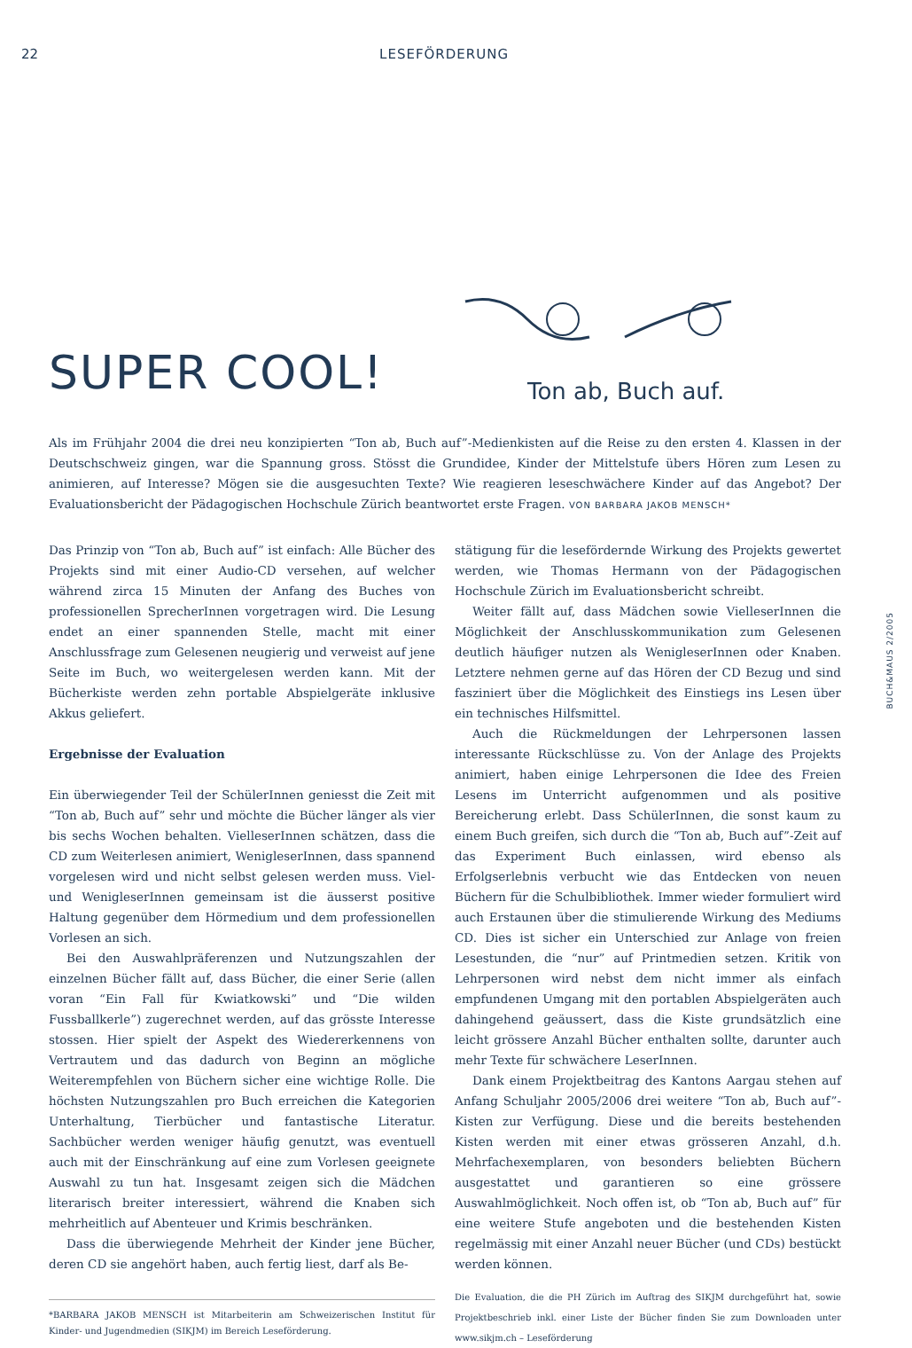22 LESEFÖRDERUNG
SUPER COOL!
Ton ab, Buch auf.
Als im Frühjahr 2004 die drei neu konzipierten “Ton ab, Buch auf”-Medienkisten auf die Reise zu den ersten 4. Klassen in der Deutschschweiz gingen, war die Spannung gross. Stösst die Grundidee, Kinder der Mittelstufe übers Hören zum Lesen zu animieren, auf Interesse? Mögen sie die ausgesuchten Texte? Wie reagieren leseschwächere Kinder auf das Angebot? Der Evaluationsbericht der Pädagogischen Hochschule Zürich beantwortet erste Fragen. VON BARBARA JAKOB MENSCH*
Das Prinzip von “Ton ab, Buch auf” ist einfach: Alle Bücher des Projekts sind mit einer Audio-CD versehen, auf welcher während zirca 15 Minuten der Anfang des Buches von professionellen SprecherInnen vorgetragen wird. Die Lesung endet an einer spannenden Stelle, macht mit einer Anschlussfrage zum Gelesenen neugierig und verweist auf jene Seite im Buch, wo weitergelesen werden kann. Mit der Bücherkiste werden zehn portable Abspielgeräte inklusive Akkus geliefert.
Ergebnisse der Evaluation
Ein überwiegender Teil der SchülerInnen geniesst die Zeit mit “Ton ab, Buch auf” sehr und möchte die Bücher länger als vier bis sechs Wochen behalten. VielleserInnen schätzen, dass die CD zum Weiterlesen animiert, WenigleserInnen, dass spannend vorgelesen wird und nicht selbst gelesen werden muss. Viel- und WenigleserInnen gemeinsam ist die äusserst positive Haltung gegenüber dem Hörmedium und dem professionellen Vorlesen an sich.
Bei den Auswahlpräferenzen und Nutzungszahlen der einzelnen Bücher fällt auf, dass Bücher, die einer Serie (allen voran “Ein Fall für Kwiatkowski” und “Die wilden Fussballkerle”) zugerechnet werden, auf das grösste Interesse stossen. Hier spielt der Aspekt des Wiedererkennens von Vertrautem und das dadurch von Beginn an mögliche Weiterempfehlen von Büchern sicher eine wichtige Rolle. Die höchsten Nutzungszahlen pro Buch erreichen die Kategorien Unterhaltung, Tierbücher und fantastische Literatur. Sachbücher werden weniger häufig genutzt, was eventuell auch mit der Einschränkung auf eine zum Vorlesen geeignete Auswahl zu tun hat. Insgesamt zeigen sich die Mädchen literarisch breiter interessiert, während die Knaben sich mehrheitlich auf Abenteuer und Krimis beschränken.
Dass die überwiegende Mehrheit der Kinder jene Bücher, deren CD sie angehört haben, auch fertig liest, darf als Be-
*BARBARA JAKOB MENSCH ist Mitarbeiterin am Schweizerischen Institut für Kinder- und Jugendmedien (SIKJM) im Bereich Leseförderung.
stätigung für die lesefördernde Wirkung des Projekts gewertet werden, wie Thomas Hermann von der Pädagogischen Hochschule Zürich im Evaluationsbericht schreibt.
Weiter fällt auf, dass Mädchen sowie VielleserInnen die Möglichkeit der Anschlusskommunikation zum Gelesenen deutlich häufiger nutzen als WenigleserInnen oder Knaben. Letztere nehmen gerne auf das Hören der CD Bezug und sind fasziniert über die Möglichkeit des Einstiegs ins Lesen über ein technisches Hilfsmittel.
Auch die Rückmeldungen der Lehrpersonen lassen interessante Rückschlüsse zu. Von der Anlage des Projekts animiert, haben einige Lehrpersonen die Idee des Freien Lesens im Unterricht aufgenommen und als positive Bereicherung erlebt. Dass SchülerInnen, die sonst kaum zu einem Buch greifen, sich durch die “Ton ab, Buch auf”-Zeit auf das Experiment Buch einlassen, wird ebenso als Erfolgserlebnis verbucht wie das Entdecken von neuen Büchern für die Schulbibliothek. Immer wieder formuliert wird auch Erstaunen über die stimulierende Wirkung des Mediums CD. Dies ist sicher ein Unterschied zur Anlage von freien Lesestunden, die “nur” auf Printmedien setzen. Kritik von Lehrpersonen wird nebst dem nicht immer als einfach empfundenen Umgang mit den portablen Abspielgeräten auch dahingehend geäussert, dass die Kiste grundsätzlich eine leicht grössere Anzahl Bücher enthalten sollte, darunter auch mehr Texte für schwächere LeserInnen.
Dank einem Projektbeitrag des Kantons Aargau stehen auf Anfang Schuljahr 2005/2006 drei weitere “Ton ab, Buch auf”-Kisten zur Verfügung. Diese und die bereits bestehenden Kisten werden mit einer etwas grösseren Anzahl, d.h. Mehrfachexemplaren, von besonders beliebten Büchern ausgestattet und garantieren so eine grössere Auswahlmöglichkeit. Noch offen ist, ob “Ton ab, Buch auf” für eine weitere Stufe angeboten und die bestehenden Kisten regelmässig mit einer Anzahl neuer Bücher (und CDs) bestückt werden können.
Die Evaluation, die die PH Zürich im Auftrag des SIKJM durchgeführt hat, sowie Projektbeschrieb inkl. einer Liste der Bücher finden Sie zum Downloaden unter www.sikjm.ch – Leseförderung
BUCH&MAUS 2/2005